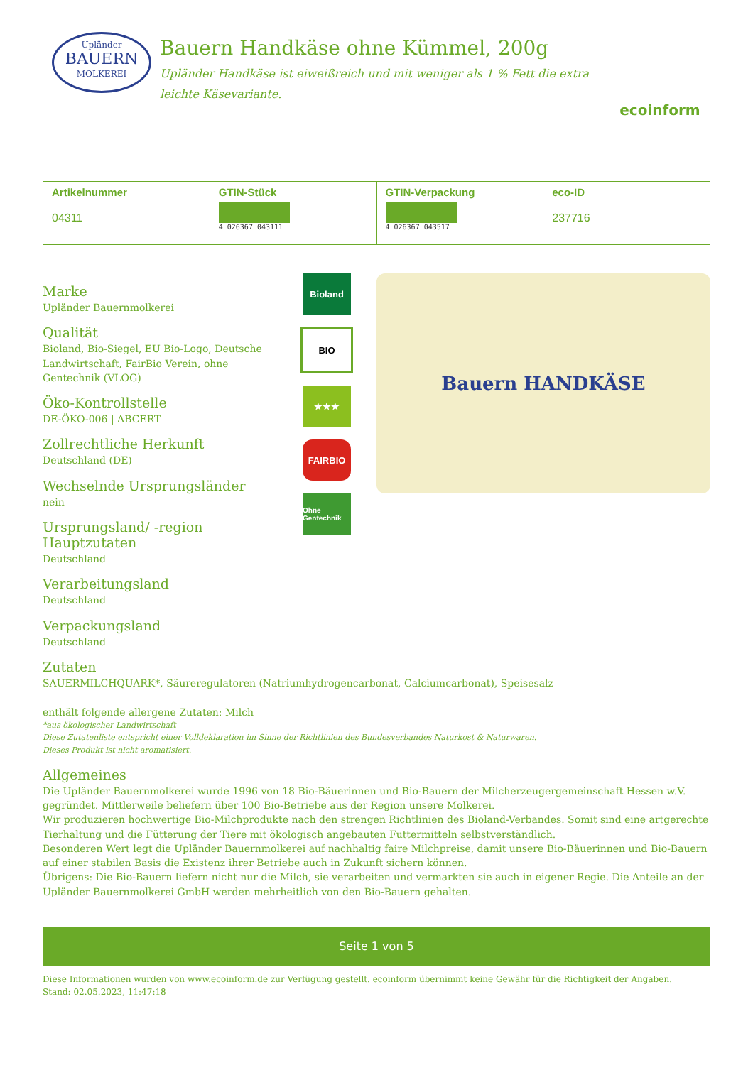Upländer
BAUERN
MOLKEREI
Bauern Handkäse ohne Kümmel, 200g
Upländer Handkäse ist eiweißreich und mit weniger als 1 % Fett die extra leichte Käsevariante.
ecoinform
| Artikelnummer 04311 | GTIN-Stück 4 026367 043111 | GTIN-Verpackung 4 026367 043517 | eco-ID 237716 |
Marke
Upländer Bauernmolkerei
Qualität
Bioland, Bio-Siegel, EU Bio-Logo, Deutsche Landwirtschaft, FairBio Verein, ohne Gentechnik (VLOG)
Öko-Kontrollstelle
DE-ÖKO-006 | ABCERT
Zollrechtliche Herkunft
Deutschland (DE)
Wechselnde Ursprungsländer
nein
Ursprungsland/ -region Hauptzutaten
Deutschland
Verarbeitungsland
Deutschland
Verpackungsland
Deutschland
Bioland
BIO
★★★
FAIRBIO
Ohne Gentechnik
Bauern HANDKÄSE
Zutaten
SAUERMILCHQUARK*, Säureregulatoren (Natriumhydrogencarbonat, Calciumcarbonat), Speisesalz
enthält folgende allergene Zutaten: Milch
*aus ökologischer Landwirtschaft
Diese Zutatenliste entspricht einer Volldeklaration im Sinne der Richtlinien des Bundesverbandes Naturkost & Naturwaren.
Dieses Produkt ist nicht aromatisiert.
Allgemeines
Die Upländer Bauernmolkerei wurde 1996 von 18 Bio-Bäuerinnen und Bio-Bauern der Milcherzeugergemeinschaft Hessen w.V. gegründet. Mittlerweile beliefern über 100 Bio-Betriebe aus der Region unsere Molkerei.
Wir produzieren hochwertige Bio-Milchprodukte nach den strengen Richtlinien des Bioland-Verbandes. Somit sind eine artgerechte Tierhaltung und die Fütterung der Tiere mit ökologisch angebauten Futtermitteln selbstverständlich.
Besonderen Wert legt die Upländer Bauernmolkerei auf nachhaltig faire Milchpreise, damit unsere Bio-Bäuerinnen und Bio-Bauern auf einer stabilen Basis die Existenz ihrer Betriebe auch in Zukunft sichern können.
Übrigens: Die Bio-Bauern liefern nicht nur die Milch, sie verarbeiten und vermarkten sie auch in eigener Regie. Die Anteile an der Upländer Bauernmolkerei GmbH werden mehrheitlich von den Bio-Bauern gehalten.
Seite 1 von 5
Diese Informationen wurden von www.ecoinform.de zur Verfügung gestellt. ecoinform übernimmt keine Gewähr für die Richtigkeit der Angaben.
Stand: 02.05.2023, 11:47:18